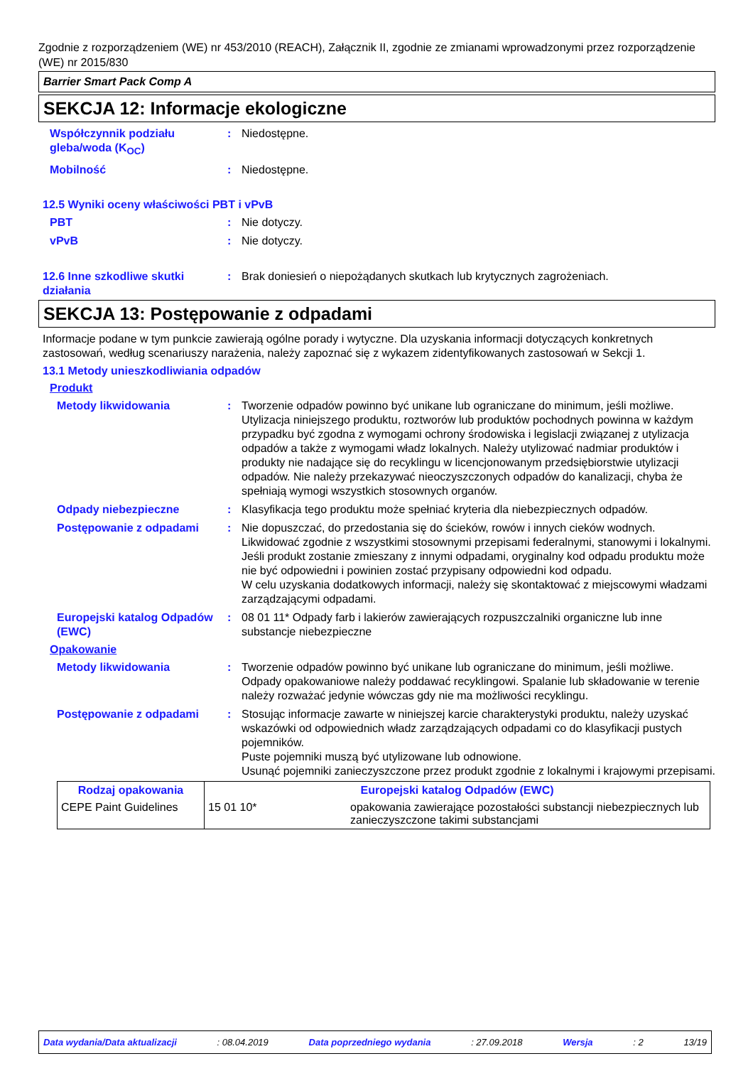Zgodnie z rozporządzeniem (WE) nr 453/2010 (REACH), Załącznik II, zgodnie ze zmianami wprowadzonymi przez rozporządzenie (WE) nr 2015/830
Barrier Smart Pack Comp A
SEKCJA 12: Informacje ekologiczne
Współczynnik podziału gleba/woda (K<sub>OC</sub>)
: Niedostępne.
Mobilność : Niedostępne.
12.5 Wyniki oceny właściwości PBT i vPvB
PBT : Nie dotyczy.
vPvB : Nie dotyczy.
12.6 Inne szkodliwe skutki działania
: Brak doniesień o niepożądanych skutkach lub krytycznych zagrożeniach.
SEKCJA 13: Postępowanie z odpadami
Informacje podane w tym punkcie zawierają ogólne porady i wytyczne. Dla uzyskania informacji dotyczących konkretnych zastosowań, według scenariuszy narażenia, należy zapoznać się z wykazem zidentyfikowanych zastosowań w Sekcji 1.
13.1 Metody unieszkodliwiania odpadów
Produkt
Metody likwidowania : Tworzenie odpadów powinno być unikane lub ograniczane do minimum, jeśli możliwe. Utylizacja niniejszego produktu, roztworów lub produktów pochodnych powinna w każdym przypadku być zgodna z wymogami ochrony środowiska i legislacji związanej z utylizacja odpadów a także z wymogami władz lokalnych. Należy utylizować nadmiar produktów i produkty nie nadające się do recyklingu w licencjonowanym przedsiębiorstwie utylizacji odpadów. Nie należy przekazywać nieoczyszczonych odpadów do kanalizacji, chyba że spełniają wymogi wszystkich stosownych organów.
Odpady niebezpieczne : Klasyfikacja tego produktu może spełniać kryteria dla niebezpiecznych odpadów.
Postępowanie z odpadami : Nie dopuszczać, do przedostania się do ścieków, rowów i innych cieków wodnych. Likwidować zgodnie z wszystkimi stosownymi przepisami federalnymi, stanowymi i lokalnymi.
Jeśli produkt zostanie zmieszany z innymi odpadami, oryginalny kod odpadu produktu może nie być odpowiedni i powinien zostać przypisany odpowiedni kod odpadu.
W celu uzyskania dodatkowych informacji, należy się skontaktować z miejscowymi władzami zarządzającymi odpadami.
Europejski katalog Odpadów (EWC)
: 08 01 11* Odpady farb i lakierów zawierających rozpuszczalniki organiczne lub inne substancje niebezpieczne
Opakowanie
Metody likwidowania : Tworzenie odpadów powinno być unikane lub ograniczane do minimum, jeśli możliwe. Odpady opakowaniowe należy poddawać recyklingowi. Spalanie lub składowanie w terenie należy rozważać jedynie wówczas gdy nie ma możliwości recyklingu.
Postępowanie z odpadami : Stosując informacje zawarte w niniejszej karcie charakterystyki produktu, należy uzyskać wskazówki od odpowiednich władz zarządzających odpadami co do klasyfikacji pustych pojemników.
Puste pojemniki muszą być utylizowane lub odnowione.
Usunąć pojemniki zanieczyszczone przez produkt zgodnie z lokalnymi i krajowymi przepisami.
| Rodzaj opakowania | Europejski katalog Odpadów (EWC) | |
| --- | --- | --- |
| CEPE Paint Guidelines | 15 01 10* | opakowania zawierające pozostałości substancji niebezpiecznych lub zanieczyszczone takimi substancjami |
Data wydania/Data aktualizacji: 08.04.2019 Data poprzedniego wydania: 27.09.2018 Wersja: 2 13/19